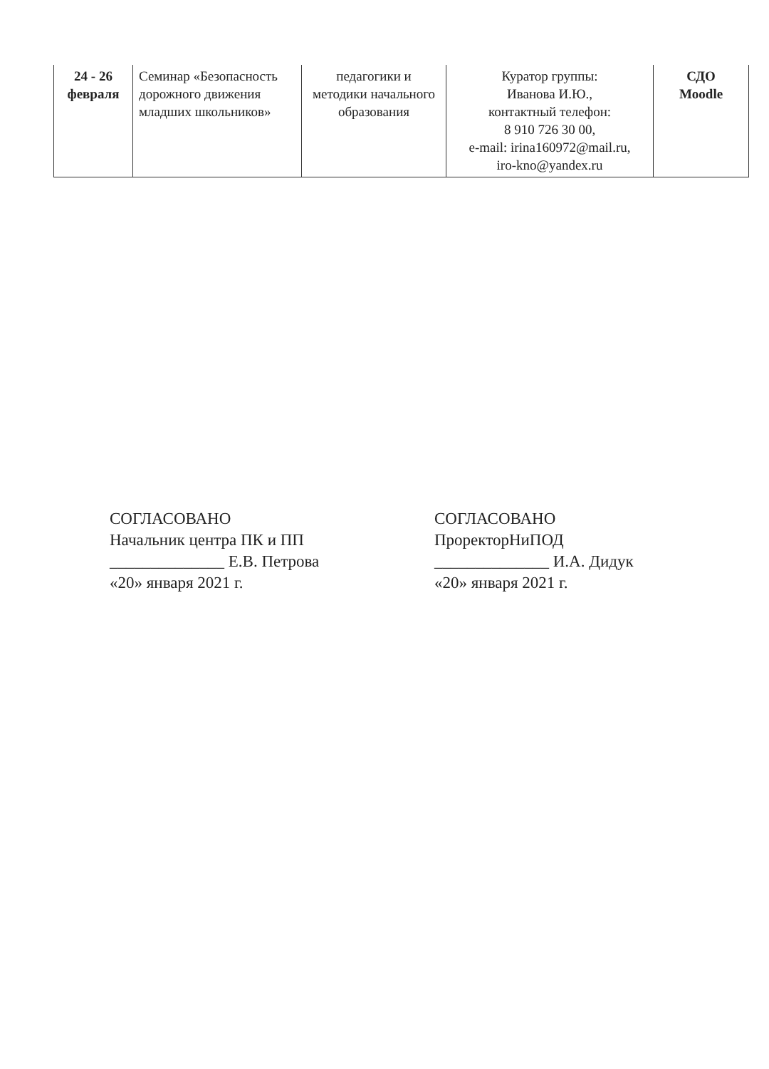| 24 - 26 февраля | Семинар «Безопасность дорожного движения младших школьников» | педагогики и методики начального образования | Куратор группы: Иванова И.Ю., контактный телефон: 8 910 726 30 00, e-mail: irina160972@mail.ru, iro-kno@yandex.ru | СДО Moodle |
СОГЛАСОВАНО
Начальник центра ПК и ПП
______________ Е.В. Петрова
«20» января 2021 г.
СОГЛАСОВАНО
ПроректорНиПОД
______________ И.А. Дидук
«20» января 2021 г.